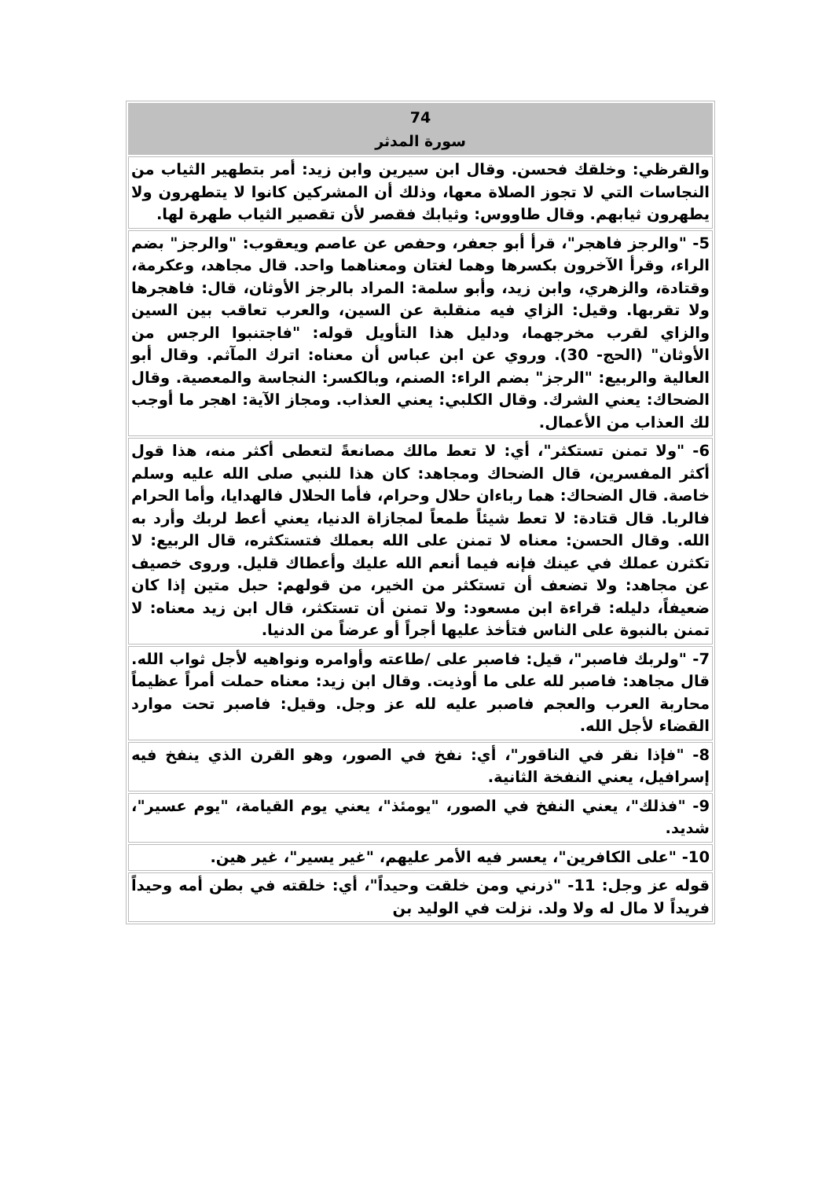| 74 سورة المدثر |
| --- |
| والقرظي: وخلقك فحسن. وقال ابن سيرين وابن زيد: أمر بتطهير الثياب من النجاسات التي لا تجوز الصلاة معها، وذلك أن المشركين كانوا لا يتطهرون ولا يطهرون ثيابهم. وقال طاووس: وثيابك فقصر لأن تقصير الثياب طهرة لها. |
| 5- "والرجز فاهجر"، قرأ أبو جعفر، وحفص عن عاصم ويعقوب: "والرجز" بضم الراء، وقرأ الآخرون بكسرها وهما لغتان ومعناهما واحد. قال مجاهد، وعكرمة، وقتادة، والزهري، وابن زيد، وأبو سلمة: المراد بالرجز الأوثان، قال: فاهجرها ولا تقربها. وقيل: الزاي فيه منقلبة عن السين، والعرب تعاقب بين السين والزاي لقرب مخرجهما، ودليل هذا التأويل قوله: "فاجتنبوا الرجس من الأوثان" (الحج- 30). وروي عن ابن عباس أن معناه: اترك المآثم. وقال أبو العالية والربيع: "الرجز" بضم الراء: الصنم، وبالكسر: النجاسة والمعصية. وقال الضحاك: يعني الشرك. وقال الكلبي: يعني العذاب. ومجاز الآية: اهجر ما أوجب لك العذاب من الأعمال. |
| 6- "ولا تمنن تستكثر"، أي: لا تعط مالك مصانعةً لتعطى أكثر منه، هذا قول أكثر المفسرين، قال الضحاك ومجاهد: كان هذا للنبي صلى الله عليه وسلم خاصة. قال الضحاك: هما رباءان حلال وحرام، فأما الحلال فالهدايا، وأما الحرام فالربا. قال قتادة: لا تعط شيئاً طمعاً لمجازاة الدنيا، يعني أعط لربك وأرد به الله. وقال الحسن: معناه لا تمنن على الله بعملك فتستكثره، قال الربيع: لا تكثرن عملك في عينك فإنه فيما أنعم الله عليك وأعطاك قليل. وروى خصيف عن مجاهد: ولا تضعف أن تستكثر من الخير، من قولهم: حبل متين إذا كان ضعيفاً، دليله: قراءة ابن مسعود: ولا تمنن أن تستكثر، قال ابن زيد معناه: لا تمنن بالنبوة على الناس فتأخذ عليها أجراً أو عرضاً من الدنيا. |
| 7- "ولربك فاصبر"، قيل: فاصبر على /طاعته وأوامره ونواهيه لأجل ثواب الله. قال مجاهد: فاصبر لله على ما أوذيت. وقال ابن زيد: معناه حملت أمراً عظيماً محاربة العرب والعجم فاصبر عليه لله عز وجل. وقيل: فاصبر تحت موارد القضاء لأجل الله. |
| 8- "فإذا نقر في الناقور"، أي: نفخ في الصور، وهو القرن الذي ينفخ فيه إسرافيل، يعني النفخة الثانية. |
| 9- "فذلك"، يعني النفخ في الصور، "يومئذ"، يعني يوم القيامة، "يوم عسير"، شديد. |
| 10- "على الكافرين"، يعسر فيه الأمر عليهم، "غير يسير"، غير هين. |
| قوله عز وجل: 11- "ذرني ومن خلقت وحيداً"، أي: خلقته في بطن أمه وحيداً فريداً لا مال له ولا ولد. نزلت في الوليد بن |